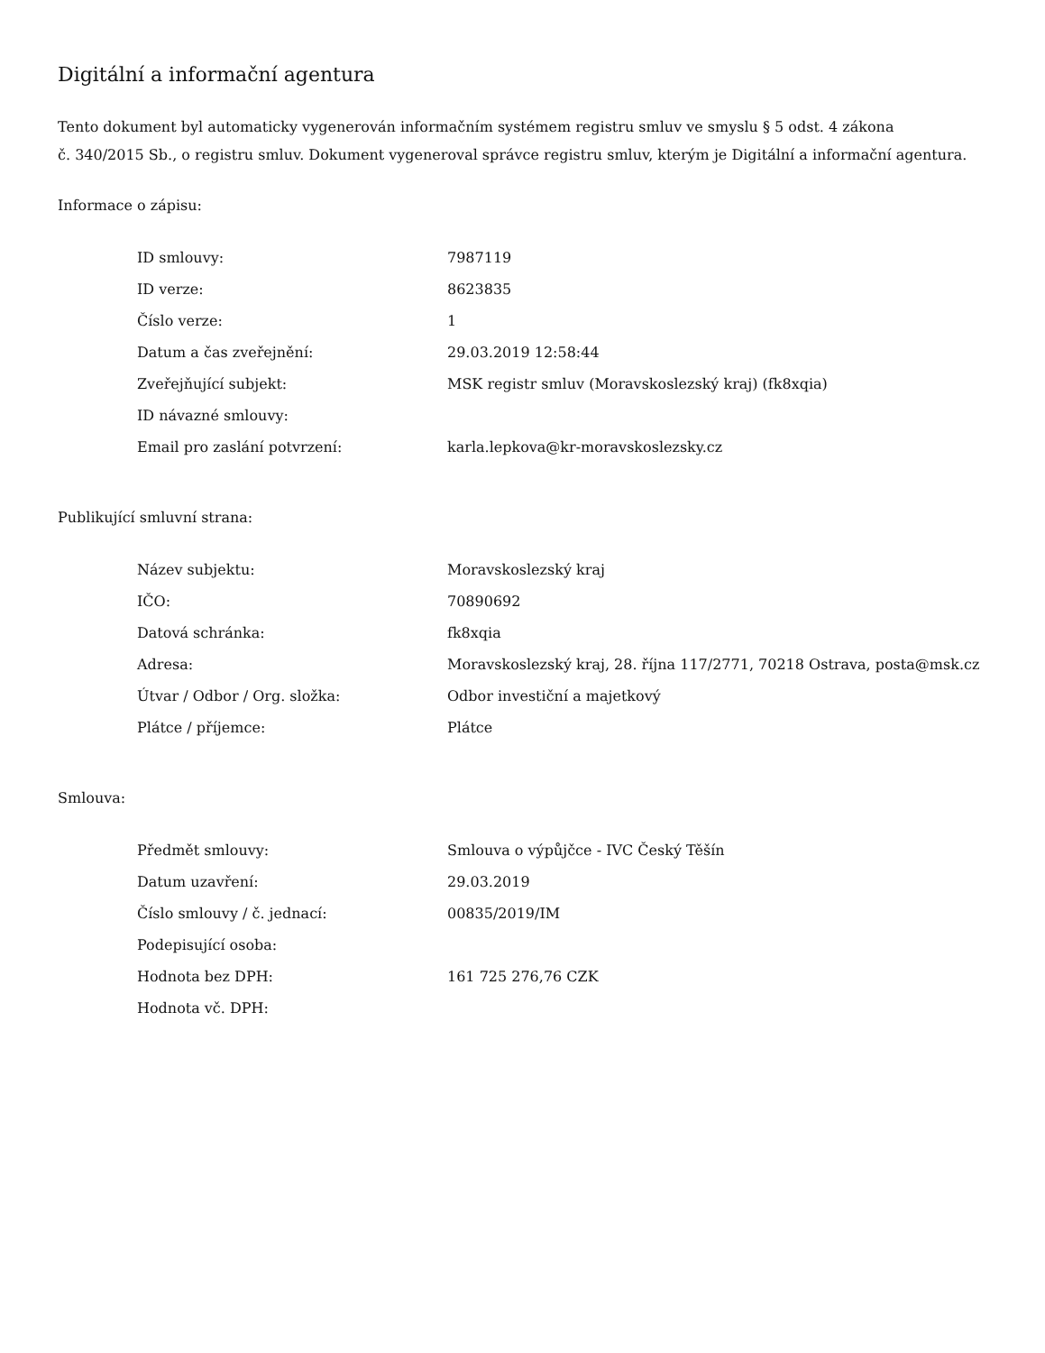Digitální a informační agentura
Tento dokument byl automaticky vygenerován informačním systémem registru smluv ve smyslu § 5 odst. 4 zákona
č. 340/2015 Sb., o registru smluv. Dokument vygeneroval správce registru smluv, kterým je Digitální a informační agentura.
Informace o zápisu:
| ID smlouvy: | 7987119 |
| ID verze: | 8623835 |
| Číslo verze: | 1 |
| Datum a čas zveřejnění: | 29.03.2019 12:58:44 |
| Zveřejňující subjekt: | MSK registr smluv (Moravskoslezský kraj) (fk8xqia) |
| ID návazné smlouvy: | |
| Email pro zaslání potvrzení: | karla.lepkova@kr-moravskoslezsky.cz |
Publikující smluvní strana:
| Název subjektu: | Moravskoslezský kraj |
| IČO: | 70890692 |
| Datová schránka: | fk8xqia |
| Adresa: | Moravskoslezský kraj, 28. října 117/2771, 70218 Ostrava, posta@msk.cz |
| Útvar / Odbor / Org. složka: | Odbor investiční a majetkový |
| Plátce / příjemce: | Plátce |
Smlouva:
| Předmět smlouvy: | Smlouva o výpůjčce - IVC Český Těšín |
| Datum uzavření: | 29.03.2019 |
| Číslo smlouvy / č. jednací: | 00835/2019/IM |
| Podepisující osoba: | |
| Hodnota bez DPH: | 161 725 276,76 CZK |
| Hodnota vč. DPH: | |